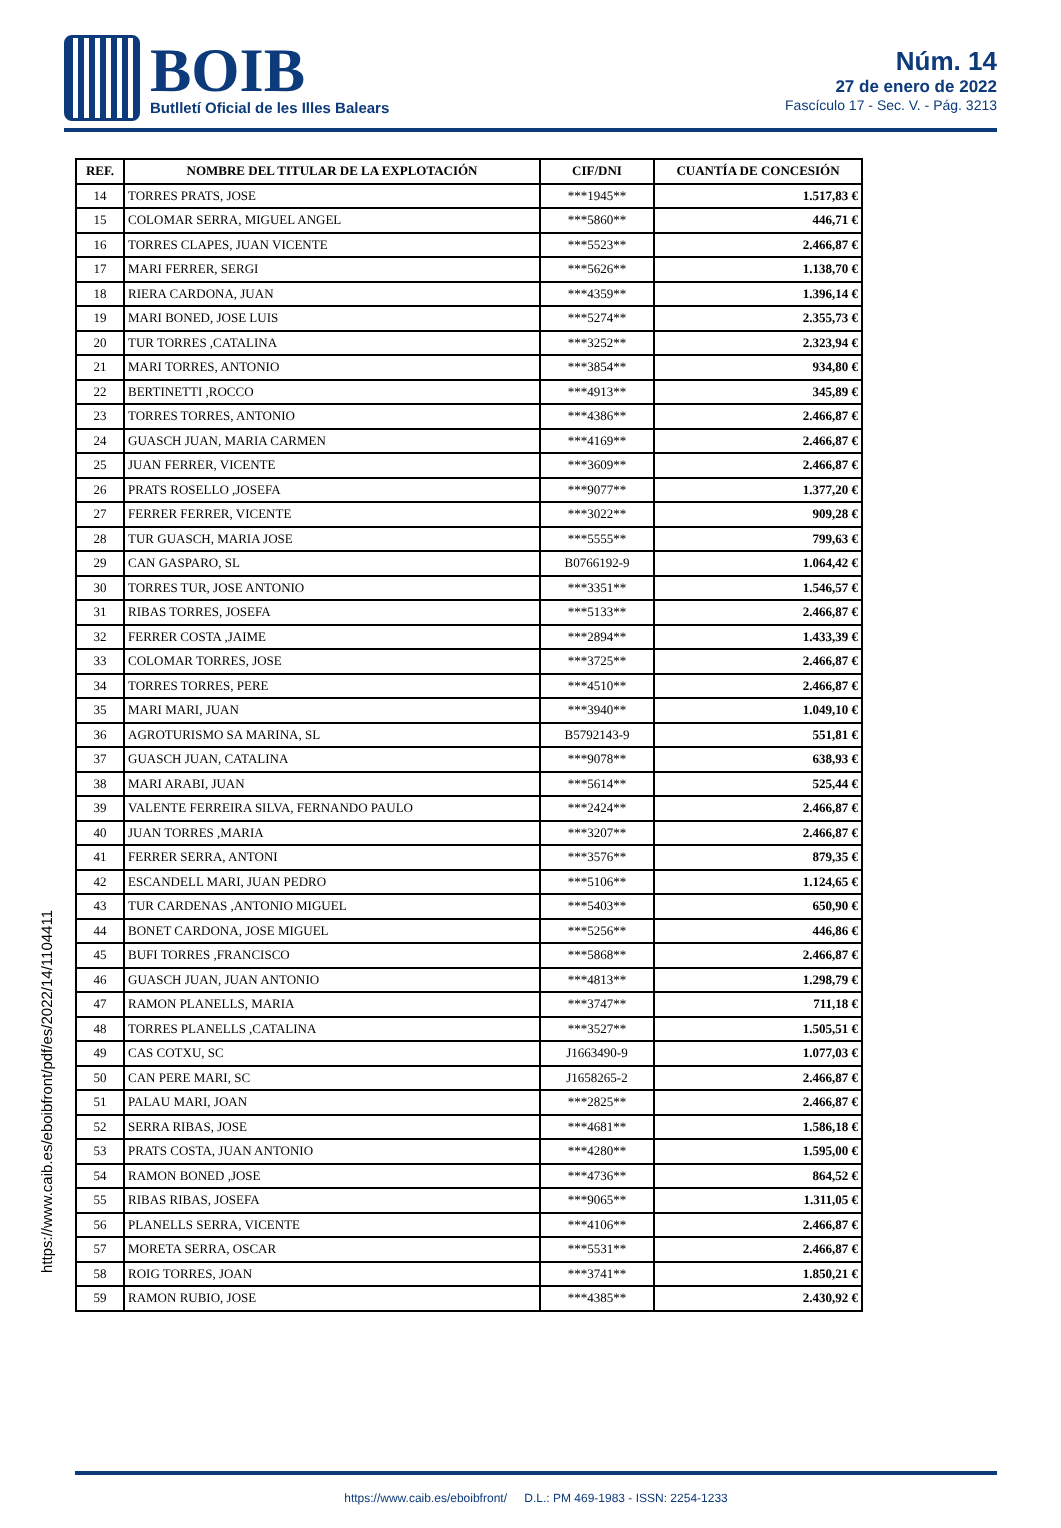BOIB
Butlletí Oficial de les Illes Balears
Núm. 14
27 de enero de 2022
Fascículo 17 - Sec. V. - Pág. 3213
| REF. | NOMBRE DEL TITULAR DE LA EXPLOTACIÓN | CIF/DNI | CUANTÍA DE CONCESIÓN |
| --- | --- | --- | --- |
| 14 | TORRES PRATS, JOSE | ***1945** | 1.517,83 € |
| 15 | COLOMAR SERRA, MIGUEL ANGEL | ***5860** | 446,71 € |
| 16 | TORRES CLAPES, JUAN VICENTE | ***5523** | 2.466,87 € |
| 17 | MARI FERRER, SERGI | ***5626** | 1.138,70 € |
| 18 | RIERA CARDONA, JUAN | ***4359** | 1.396,14 € |
| 19 | MARI BONED, JOSE LUIS | ***5274** | 2.355,73 € |
| 20 | TUR TORRES ,CATALINA | ***3252** | 2.323,94 € |
| 21 | MARI TORRES, ANTONIO | ***3854** | 934,80 € |
| 22 | BERTINETTI ,ROCCO | ***4913** | 345,89 € |
| 23 | TORRES TORRES, ANTONIO | ***4386** | 2.466,87 € |
| 24 | GUASCH JUAN, MARIA CARMEN | ***4169** | 2.466,87 € |
| 25 | JUAN FERRER, VICENTE | ***3609** | 2.466,87 € |
| 26 | PRATS ROSELLO ,JOSEFA | ***9077** | 1.377,20 € |
| 27 | FERRER FERRER, VICENTE | ***3022** | 909,28 € |
| 28 | TUR GUASCH, MARIA JOSE | ***5555** | 799,63 € |
| 29 | CAN GASPARO, SL | B0766192-9 | 1.064,42 € |
| 30 | TORRES TUR, JOSE ANTONIO | ***3351** | 1.546,57 € |
| 31 | RIBAS TORRES, JOSEFA | ***5133** | 2.466,87 € |
| 32 | FERRER COSTA ,JAIME | ***2894** | 1.433,39 € |
| 33 | COLOMAR TORRES, JOSE | ***3725** | 2.466,87 € |
| 34 | TORRES TORRES, PERE | ***4510** | 2.466,87 € |
| 35 | MARI MARI, JUAN | ***3940** | 1.049,10 € |
| 36 | AGROTURISMO SA MARINA, SL | B5792143-9 | 551,81 € |
| 37 | GUASCH JUAN, CATALINA | ***9078** | 638,93 € |
| 38 | MARI ARABI, JUAN | ***5614** | 525,44 € |
| 39 | VALENTE FERREIRA SILVA, FERNANDO PAULO | ***2424** | 2.466,87 € |
| 40 | JUAN TORRES ,MARIA | ***3207** | 2.466,87 € |
| 41 | FERRER SERRA, ANTONI | ***3576** | 879,35 € |
| 42 | ESCANDELL MARI, JUAN PEDRO | ***5106** | 1.124,65 € |
| 43 | TUR CARDENAS ,ANTONIO MIGUEL | ***5403** | 650,90 € |
| 44 | BONET CARDONA, JOSE MIGUEL | ***5256** | 446,86 € |
| 45 | BUFI TORRES ,FRANCISCO | ***5868** | 2.466,87 € |
| 46 | GUASCH JUAN, JUAN ANTONIO | ***4813** | 1.298,79 € |
| 47 | RAMON PLANELLS, MARIA | ***3747** | 711,18 € |
| 48 | TORRES PLANELLS ,CATALINA | ***3527** | 1.505,51 € |
| 49 | CAS COTXU, SC | J1663490-9 | 1.077,03 € |
| 50 | CAN PERE MARI, SC | J1658265-2 | 2.466,87 € |
| 51 | PALAU MARI, JOAN | ***2825** | 2.466,87 € |
| 52 | SERRA RIBAS, JOSE | ***4681** | 1.586,18 € |
| 53 | PRATS COSTA, JUAN ANTONIO | ***4280** | 1.595,00 € |
| 54 | RAMON BONED ,JOSE | ***4736** | 864,52 € |
| 55 | RIBAS RIBAS, JOSEFA | ***9065** | 1.311,05 € |
| 56 | PLANELLS SERRA, VICENTE | ***4106** | 2.466,87 € |
| 57 | MORETA SERRA, OSCAR | ***5531** | 2.466,87 € |
| 58 | ROIG TORRES, JOAN | ***3741** | 1.850,21 € |
| 59 | RAMON RUBIO, JOSE | ***4385** | 2.430,92 € |
https://www.caib.es/eboibfront/pdf/es/2022/14/1104411
https://www.caib.es/eboibfront/ D.L.: PM 469-1983 - ISSN: 2254-1233